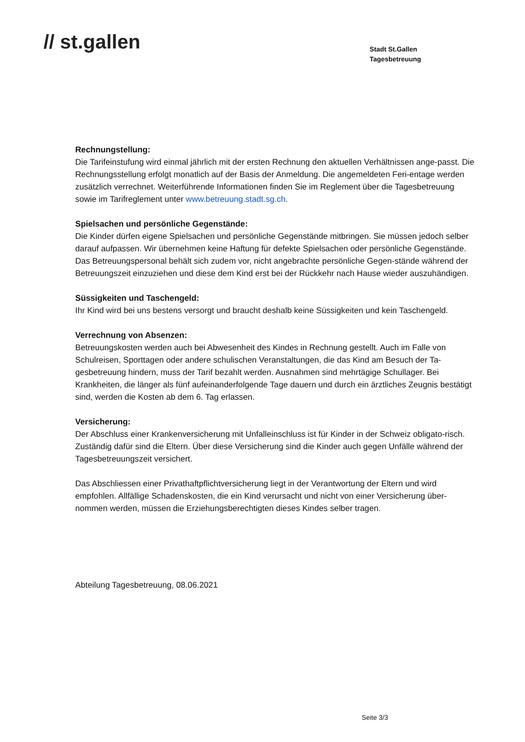// st.gallen
Stadt St.Gallen
Tagesbetreuung
Rechnungstellung:
Die Tarifeinstufung wird einmal jährlich mit der ersten Rechnung den aktuellen Verhältnissen ange-passt. Die Rechnungsstellung erfolgt monatlich auf der Basis der Anmeldung. Die angemeldeten Feri-entage werden zusätzlich verrechnet. Weiterführende Informationen finden Sie im Reglement über die Tagesbetreuung sowie im Tarifreglement unter www.betreuung.stadt.sg.ch.
Spielsachen und persönliche Gegenstände:
Die Kinder dürfen eigene Spielsachen und persönliche Gegenstände mitbringen. Sie müssen jedoch selber darauf aufpassen. Wir übernehmen keine Haftung für defekte Spielsachen oder persönliche Gegenstände. Das Betreuungspersonal behält sich zudem vor, nicht angebrachte persönliche Gegen-stände während der Betreuungszeit einzuziehen und diese dem Kind erst bei der Rückkehr nach Hause wieder auszuhändigen.
Süssigkeiten und Taschengeld:
Ihr Kind wird bei uns bestens versorgt und braucht deshalb keine Süssigkeiten und kein Taschengeld.
Verrechnung von Absenzen:
Betreuungskosten werden auch bei Abwesenheit des Kindes in Rechnung gestellt. Auch im Falle von Schulreisen, Sporttagen oder andere schulischen Veranstaltungen, die das Kind am Besuch der Ta-gesbetreuung hindern, muss der Tarif bezahlt werden. Ausnahmen sind mehrtägige Schullager. Bei Krankheiten, die länger als fünf aufeinanderfolgende Tage dauern und durch ein ärztliches Zeugnis bestätigt sind, werden die Kosten ab dem 6. Tag erlassen.
Versicherung:
Der Abschluss einer Krankenversicherung mit Unfalleinschluss ist für Kinder in der Schweiz obligato-risch. Zuständig dafür sind die Eltern. Über diese Versicherung sind die Kinder auch gegen Unfälle während der Tagesbetreuungszeit versichert.
Das Abschliessen einer Privathaftpflichtversicherung liegt in der Verantwortung der Eltern und wird empfohlen. Allfällige Schadenskosten, die ein Kind verursacht und nicht von einer Versicherung über-nommen werden, müssen die Erziehungsberechtigten dieses Kindes selber tragen.
Abteilung Tagesbetreuung, 08.06.2021
Seite 3/3